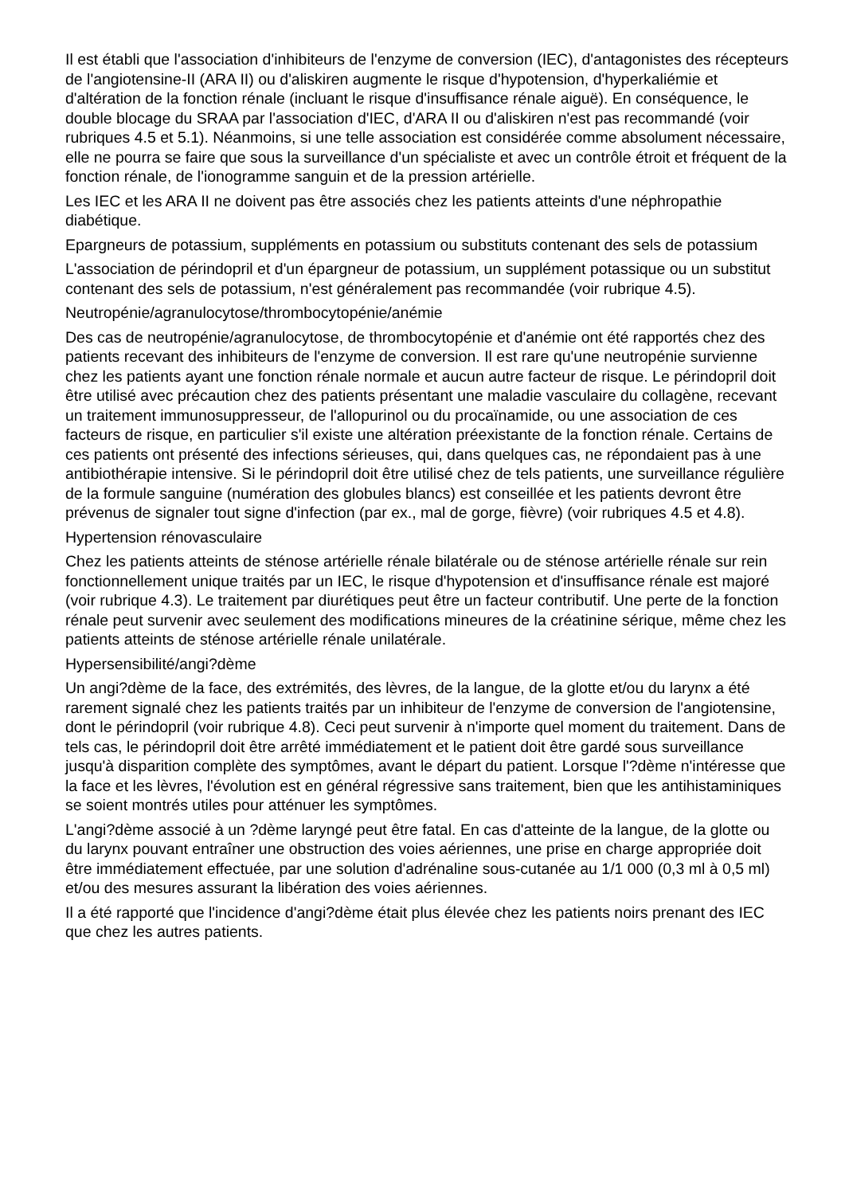Il est établi que l'association d'inhibiteurs de l'enzyme de conversion (IEC), d'antagonistes des récepteurs de l'angiotensine-II (ARA II) ou d'aliskiren augmente le risque d'hypotension, d'hyperkaliémie et d'altération de la fonction rénale (incluant le risque d'insuffisance rénale aiguë). En conséquence, le double blocage du SRAA par l'association d'IEC, d'ARA II ou d'aliskiren n'est pas recommandé (voir rubriques 4.5 et 5.1). Néanmoins, si une telle association est considérée comme absolument nécessaire, elle ne pourra se faire que sous la surveillance d'un spécialiste et avec un contrôle étroit et fréquent de la fonction rénale, de l'ionogramme sanguin et de la pression artérielle.
Les IEC et les ARA II ne doivent pas être associés chez les patients atteints d'une néphropathie diabétique.
Epargneurs de potassium, suppléments en potassium ou substituts contenant des sels de potassium
L'association de périndopril et d'un épargneur de potassium, un supplément potassique ou un substitut contenant des sels de potassium, n'est généralement pas recommandée (voir rubrique 4.5).
Neutropénie/agranulocytose/thrombocytopénie/anémie
Des cas de neutropénie/agranulocytose, de thrombocytopénie et d'anémie ont été rapportés chez des patients recevant des inhibiteurs de l'enzyme de conversion. Il est rare qu'une neutropénie survienne chez les patients ayant une fonction rénale normale et aucun autre facteur de risque. Le périndopril doit être utilisé avec précaution chez des patients présentant une maladie vasculaire du collagène, recevant un traitement immunosuppresseur, de l'allopurinol ou du procaïnamide, ou une association de ces facteurs de risque, en particulier s'il existe une altération préexistante de la fonction rénale. Certains de ces patients ont présenté des infections sérieuses, qui, dans quelques cas, ne répondaient pas à une antibiothérapie intensive. Si le périndopril doit être utilisé chez de tels patients, une surveillance régulière de la formule sanguine (numération des globules blancs) est conseillée et les patients devront être prévenus de signaler tout signe d'infection (par ex., mal de gorge, fièvre) (voir rubriques 4.5 et 4.8).
Hypertension rénovasculaire
Chez les patients atteints de sténose artérielle rénale bilatérale ou de sténose artérielle rénale sur rein fonctionnellement unique traités par un IEC, le risque d'hypotension et d'insuffisance rénale est majoré (voir rubrique 4.3). Le traitement par diurétiques peut être un facteur contributif. Une perte de la fonction rénale peut survenir avec seulement des modifications mineures de la créatinine sérique, même chez les patients atteints de sténose artérielle rénale unilatérale.
Hypersensibilité/angi?dème
Un angi?dème de la face, des extrémités, des lèvres, de la langue, de la glotte et/ou du larynx a été rarement signalé chez les patients traités par un inhibiteur de l'enzyme de conversion de l'angiotensine, dont le périndopril (voir rubrique 4.8). Ceci peut survenir à n'importe quel moment du traitement. Dans de tels cas, le périndopril doit être arrêté immédiatement et le patient doit être gardé sous surveillance jusqu'à disparition complète des symptômes, avant le départ du patient. Lorsque l'?dème n'intéresse que la face et les lèvres, l'évolution est en général régressive sans traitement, bien que les antihistaminiques se soient montrés utiles pour atténuer les symptômes.
L'angi?dème associé à un ?dème laryngé peut être fatal. En cas d'atteinte de la langue, de la glotte ou du larynx pouvant entraîner une obstruction des voies aériennes, une prise en charge appropriée doit être immédiatement effectuée, par une solution d'adrénaline sous-cutanée au 1/1 000 (0,3 ml à 0,5 ml) et/ou des mesures assurant la libération des voies aériennes.
Il a été rapporté que l'incidence d'angi?dème était plus élevée chez les patients noirs prenant des IEC que chez les autres patients.